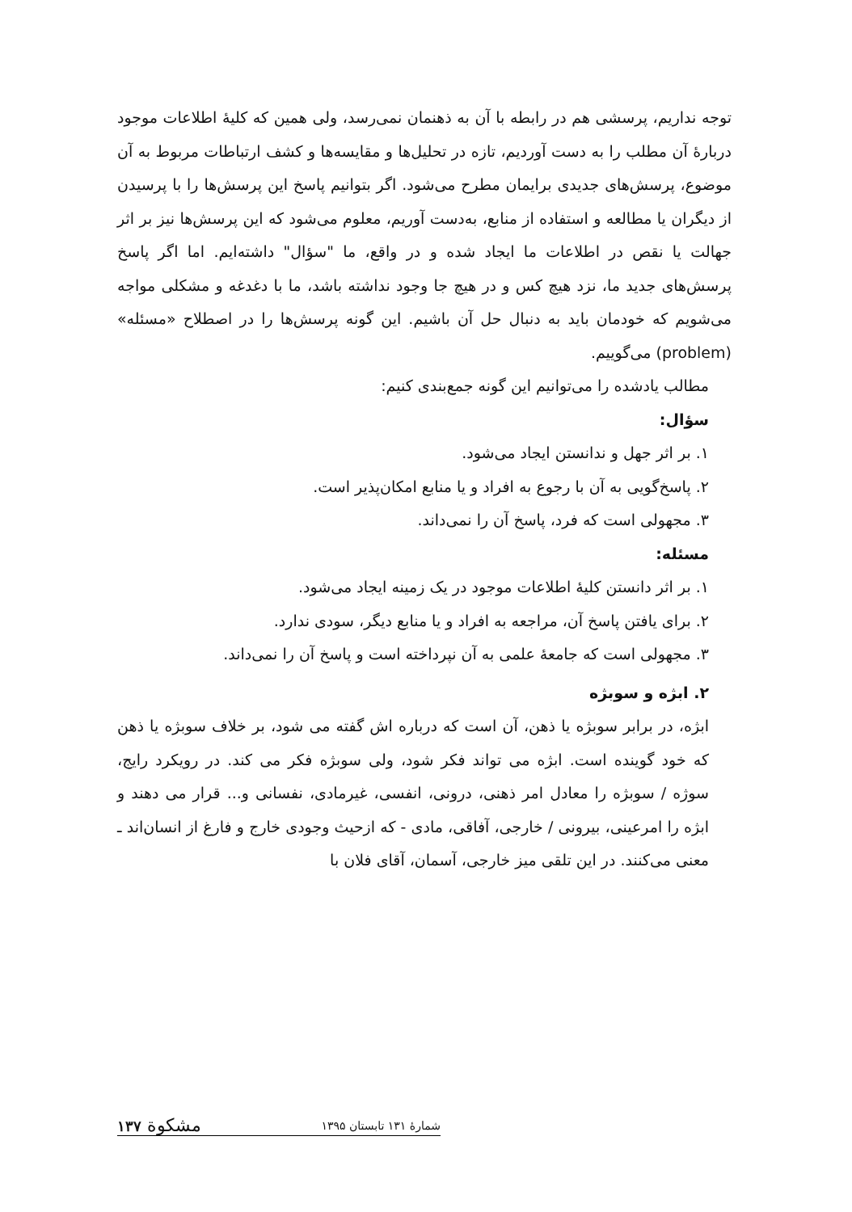توجه نداریم، پرسشی هم در رابطه با آن به ذهنمان نمی‌رسد، ولی همین که کلیهٔ اطلاعات موجود دربارهٔ آن مطلب را به دست آوردیم، تازه در تحلیل‌ها و مقایسه‌ها و کشف ارتباطات مربوط به آن موضوع، پرسش‌های جدیدی برایمان مطرح می‌شود. اگر بتوانیم پاسخ این پرسش‌ها را با پرسیدن از دیگران یا مطالعه و استفاده از منابع، به‌دست آوریم، معلوم می‌شود که این پرسش‌ها نیز بر اثر جهالت یا نقص در اطلاعات ما ایجاد شده و در واقع، ما "سؤال" داشته‌ایم. اما اگر پاسخ پرسش‌های جدید ما، نزد هیچ کس و در هیچ جا وجود نداشته باشد، ما با دغدغه و مشکلی مواجه می‌شویم که خودمان باید به دنبال حل آن باشیم. این گونه پرسش‌ها را در اصطلاح «مسئله» (problem) می‌گوییم.
مطالب یادشده را می‌توانیم این گونه جمع‌بندی کنیم:
سؤال:
۱. بر اثر جهل و ندانستن ایجاد می‌شود.
۲. پاسخ‌گویی به آن با رجوع به افراد و یا منابع امکان‌پذیر است.
۳. مجهولی است که فرد، پاسخ آن را نمی‌داند.
مسئله:
۱. بر اثر دانستن کلیهٔ اطلاعات موجود در یک زمینه ایجاد می‌شود.
۲. برای یافتن پاسخ آن، مراجعه به افراد و یا منابع دیگر، سودی ندارد.
۳. مجهولی است که جامعهٔ علمی به آن نپرداخته است و پاسخ آن را نمی‌داند.
۲. ابژه و سوبژه
ابژه، در برابر سوبژه یا ذهن، آن است که درباره اش گفته می شود، بر خلاف سوبژه یا ذهن که خود گوینده است. ابژه می تواند فکر شود، ولی سوبژه فکر می کند. در رویکرد رایج، سوژه / سوبژه را معادل امر ذهنی، درونی، انفسی، غیرمادی، نفسانی و... قرار می دهند و ابژه را امرعینی، بیرونی / خارجی، آفاقی، مادی - که ازحیث وجودی خارج و فارغ از انسان‌اند ـ معنی می‌کنند. در این تلقی میز خارجی، آسمان، آقای فلان با
شمارهٔ ۱۳۱ تابستان ۱۳۹۵ مشکوة ۱۳۷